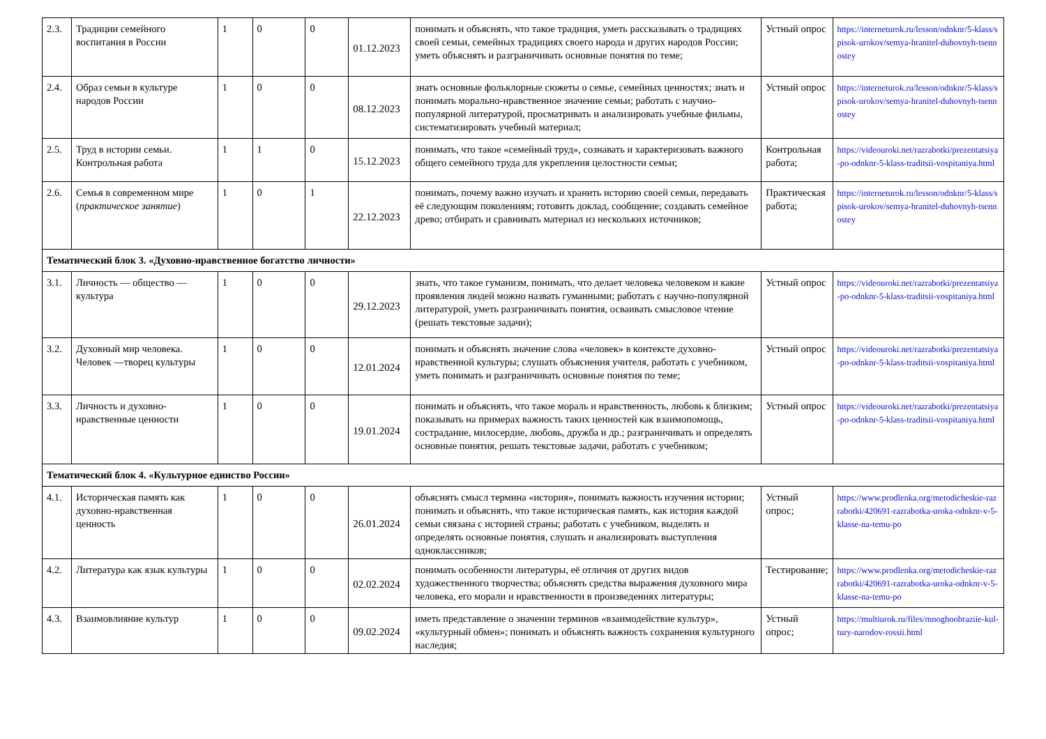| 2.3. | Традиции семейного воспитания в России | 1 | 0 | 0 | 01.12.2023 | понимать и объяснять, что такое традиция, уметь рассказывать о традициях своей семьи, семейных традициях своего народа и других народов России; уметь объяснять и разграничивать основные понятия по теме; | Устный опрос | https://interneturok.ru/lesson/odnknr/5-klass/spisok-urokov/semya-hranitel-duhovnyh-tsennostey |
| 2.4. | Образ семьи в культуре народов России | 1 | 0 | 0 | 08.12.2023 | знать основные фольклорные сюжеты о семье, семейных ценностях; знать и понимать морально-нравственное значение семьи; работать с научно-популярной литературой, просматривать и анализировать учебные фильмы, систематизировать учебный материал; | Устный опрос | https://interneturok.ru/lesson/odnknr/5-klass/spisok-urokov/semya-hranitel-duhovnyh-tsennostey |
| 2.5. | Труд в истории семьи. Контрольная работа | 1 | 1 | 0 | 15.12.2023 | понимать, что такое «семейный труд», сознавать и характеризовать важного общего семейного труда для укрепления целостности семьи; | Контрольная работа; | https://videouroki.net/razrabotki/prezentatsiya-po-odnknr-5-klass-traditsii-vospitaniya.html |
| 2.6. | Семья в современном мире ( практическое занятие ) | 1 | 0 | 1 | 22.12.2023 | понимать, почему важно изучать и хранить историю своей семьи, передавать её следующим поколениям; готовить доклад, сообщение; создавать семейное древо; отбирать и сравнивать материал из нескольких источников; | Практическая работа; | https://interneturok.ru/lesson/odnknr/5-klass/spisok-urokov/semya-hranitel-duhovnyh-tsennostey |
| Тематический блок 3. «Духовно-нравственное богатство личности» | | | | | | | | |
| 3.1. | Личность — общество — культура | 1 | 0 | 0 | 29.12.2023 | знать, что такое гуманизм, понимать, что делает человека человеком и какие проявления людей можно назвать гуманными; работать с научно-популярной литературой, уметь разграничивать понятия, осваивать смысловое чтение (решать текстовые задачи); | Устный опрос | https://videouroki.net/razrabotki/prezentatsiya-po-odnknr-5-klass-traditsii-vospitaniya.html |
| 3.2. | Духовный мир человека. Человек —творец культуры | 1 | 0 | 0 | 12.01.2024 | понимать и объяснять значение слова «человек» в контексте духовно-нравственной культуры; слушать объяснения учителя, работать с учебником, уметь понимать и разграничивать основные понятия по теме; | Устный опрос | https://videouroki.net/razrabotki/prezentatsiya-po-odnknr-5-klass-traditsii-vospitaniya.html |
| 3.3. | Личность и духовно-нравственные ценности | 1 | 0 | 0 | 19.01.2024 | понимать и объяснять, что такое мораль и нравственность, любовь к близким; показывать на примерах важность таких ценностей как взаимопомощь, сострадание, милосердие, любовь, дружба и др.; разграничивать и определять основные понятия, решать текстовые задачи, работать с учебником; | Устный опрос | https://videouroki.net/razrabotki/prezentatsiya-po-odnknr-5-klass-traditsii-vospitaniya.html |
| Тематический блок 4. «Культурное единство России» | | | | | | | | |
| 4.1. | Историческая память как духовно-нравственная ценность | 1 | 0 | 0 | 26.01.2024 | объяснять смысл термина «история», понимать важность изучения истории; понимать и объяснять, что такое историческая память, как история каждой семьи связана с историей страны; работать с учебником, выделять и определять основные понятия, слушать и анализировать выступления одноклассников; | Устный опрос; | https://www.prodlenka.org/metodicheskie-razrabotki/420691-razrabotka-uroka-odnknr-v-5-klasse-na-temu-po |
| 4.2. | Литература как язык культуры | 1 | 0 | 0 | 02.02.2024 | понимать особенности литературы, её отличия от других видов художественного творчества; объяснять средства выражения духовного мира человека, его морали и нравственности в произведениях литературы; | Тестирование; | https://www.prodlenka.org/metodicheskie-razrabotki/420691-razrabotka-uroka-odnknr-v-5-klasse-na-temu-po |
| 4.3. | Взаимовлияние культур | 1 | 0 | 0 | 09.02.2024 | иметь представление о значении терминов «взаимодействие культур», «культурный обмен»; понимать и объяснять важность сохранения культурного наследия; | Устный опрос; | https://multiurok.ru/files/mnoghoobraziie-kul-tury-narodov-rossii.html |